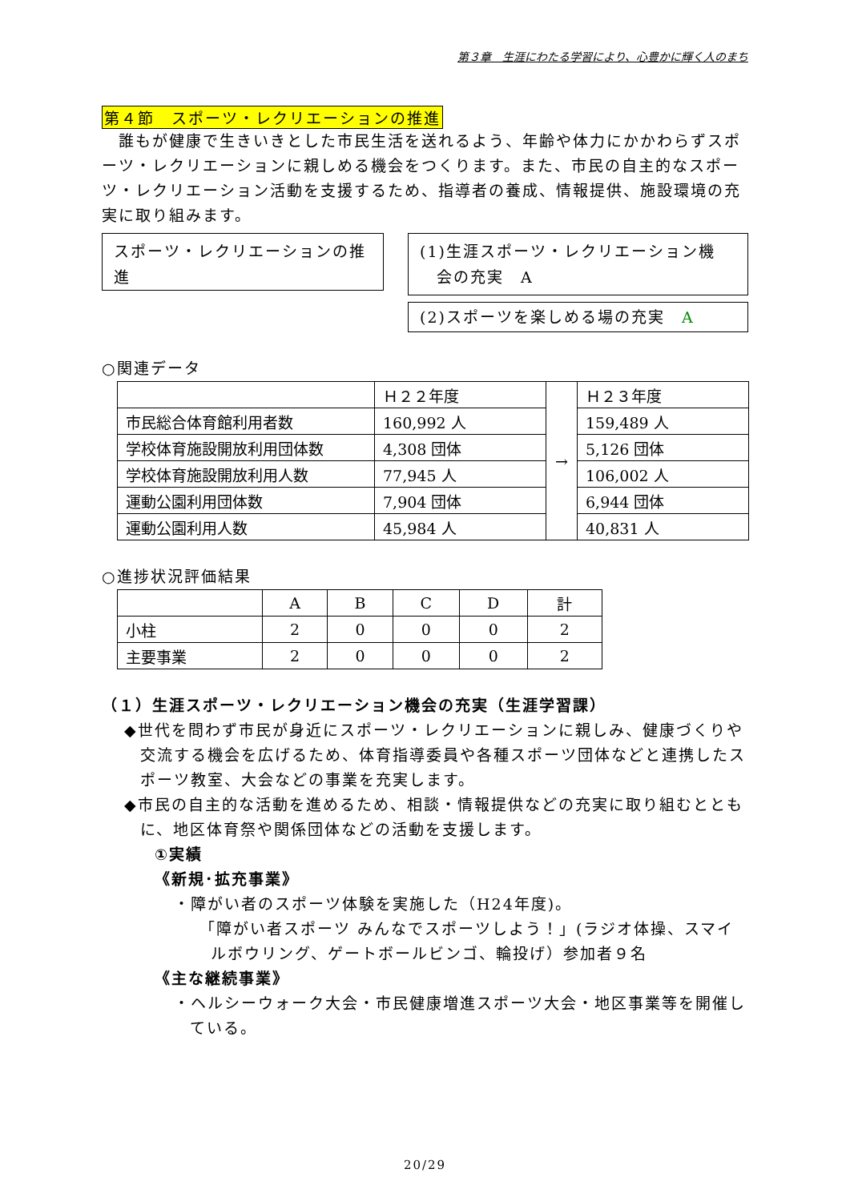第３章　生涯にわたる学習により、心豊かに輝く人のまち
第４節　スポーツ・レクリエーションの推進
　誰もが健康で生きいきとした市民生活を送れるよう、年齢や体力にかかわらずスポーツ・レクリエーションに親しめる機会をつくります。また、市民の自主的なスポーツ・レクリエーション活動を支援するため、指導者の養成、情報提供、施設環境の充実に取り組みます。
スポーツ・レクリエーションの推進
(1)生涯スポーツ・レクリエーション機
　会の充実　A
(2)スポーツを楽しめる場の充実　A
○関連データ
| | Ｈ２２年度 | → | Ｈ２３年度 |
| 市民総合体育館利用者数 | 160,992 人 | | 159,489 人 |
| 学校体育施設開放利用団体数 | 4,308 団体 | | 5,126 団体 |
| 学校体育施設開放利用人数 | 77,945 人 | | 106,002 人 |
| 運動公園利用団体数 | 7,904 団体 | | 6,944 団体 |
| 運動公園利用人数 | 45,984 人 | | 40,831 人 |
○進捗状況評価結果
| | A | B | C | D | 計 |
| --- | --- | --- | --- | --- | --- |
| 小柱 | 2 | 0 | 0 | 0 | 2 |
| 主要事業 | 2 | 0 | 0 | 0 | 2 |
（１）生涯スポーツ・レクリエーション機会の充実（生涯学習課）
◆世代を問わず市民が身近にスポーツ・レクリエーションに親しみ、健康づくりや交流する機会を広げるため、体育指導委員や各種スポーツ団体などと連携したスポーツ教室、大会などの事業を充実します。
◆市民の自主的な活動を進めるため、相談・情報提供などの充実に取り組むとともに、地区体育祭や関係団体などの活動を支援します。
①実績
《新規･拡充事業》
・障がい者のスポーツ体験を実施した（H24年度)。
「障がい者スポーツ みんなでスポーツしよう！」(ラジオ体操、スマイルボウリング、ゲートボールビンゴ、輪投げ）参加者９名
《主な継続事業》
・ヘルシーウォーク大会・市民健康増進スポーツ大会・地区事業等を開催している。
20/29